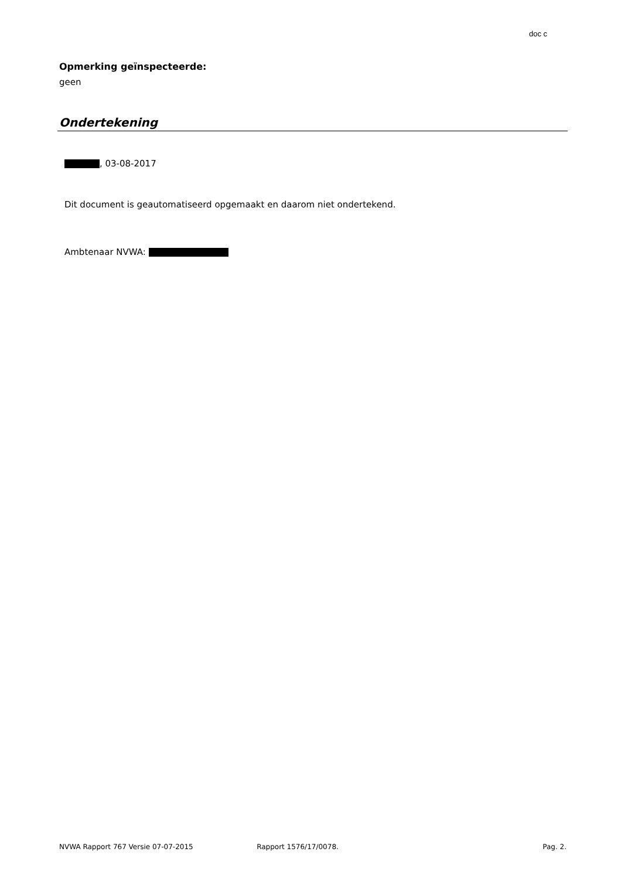doc c
Opmerking geïnspecteerde:
geen
Ondertekening
, 03-08-2017
Dit document is geautomatiseerd opgemaakt en daarom niet ondertekend.
Ambtenaar NVWA:
NVWA Rapport 767 Versie 07-07-2015 Rapport 1576/17/0078. Pag. 2.